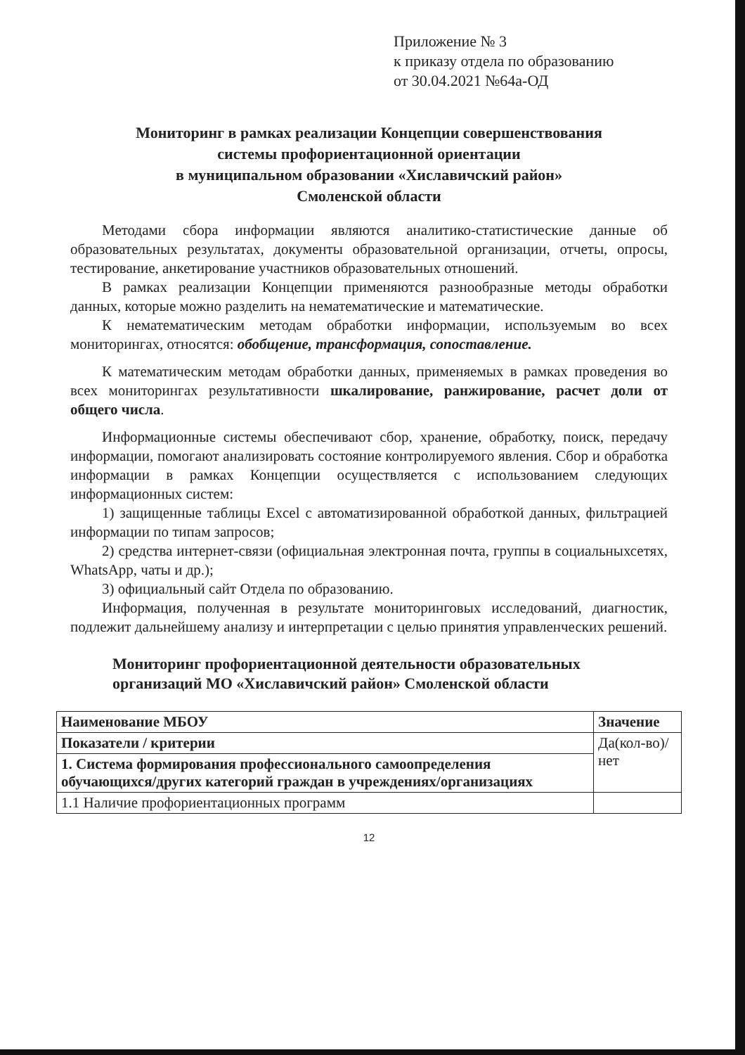Приложение № 3
к приказу отдела по образованию
от 30.04.2021 №64а-ОД
Мониторинг в рамках реализации Концепции совершенствования
системы профориентационной ориентации
в муниципальном образовании «Хиславичский район»
Смоленской области
Методами сбора информации являются аналитико-статистические данные об образовательных результатах, документы образовательной организации, отчеты, опросы, тестирование, анкетирование участников образовательных отношений.
В рамках реализации Концепции применяются разнообразные методы обработки данных, которые можно разделить на нематематические и математические.
К нематематическим методам обработки информации, используемым во всех мониторингах, относятся: обобщение, трансформация, сопоставление.
К математическим методам обработки данных, применяемых в рамках проведения во всех мониторингах результативности шкалирование, ранжирование, расчет доли от общего числа.
Информационные системы обеспечивают сбор, хранение, обработку, поиск, передачу информации, помогают анализировать состояние контролируемого явления. Сбор и обработка информации в рамках Концепции осуществляется с использованием следующих информационных систем:
1) защищенные таблицы Excel с автоматизированной обработкой данных, фильтрацией информации по типам запросов;
2) средства интернет-связи (официальная электронная почта, группы в социальныхсетях, WhatsApp, чаты и др.);
3) официальный сайт Отдела по образованию.
Информация, полученная в результате мониторинговых исследований, диагностик, подлежит дальнейшему анализу и интерпретации с целью принятия управленческих решений.
Мониторинг профориентационной деятельности образовательных организаций МО «Хиславичский район» Смоленской области
| Наименование МБОУ | Значение |
| --- | --- |
| Показатели / критерии | Да(кол-во)/ нет |
| 1. Система формирования профессионального самоопределения обучающихся/других категорий граждан в учреждениях/организациях | |
| 1.1 Наличие профориентационных программ | |
12